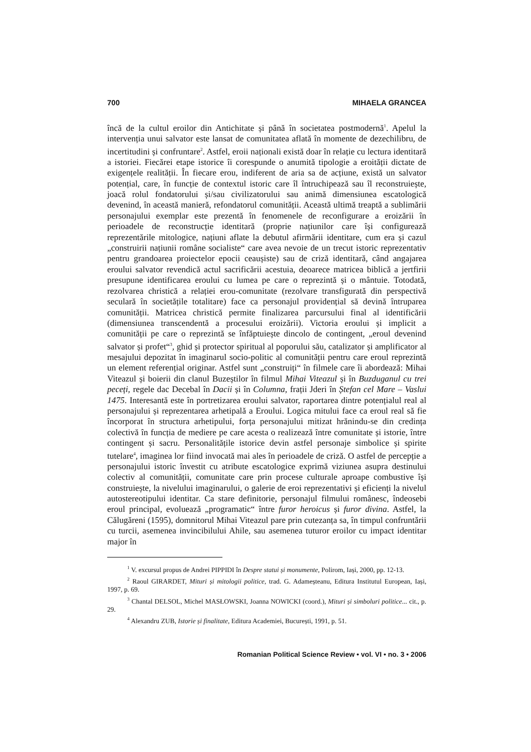700 MIHAELA GRANCEA
încă de la cultul eroilor din Antichitate și până în societatea postmodernă<sup>1</sup>. Apelul la intervenția unui salvator este lansat de comunitatea aflată în momente de dezechilibru, de incertitudini și confruntare<sup>2</sup>. Astfel, eroii naționali există doar în relație cu lectura identitară a istoriei. Fiecărei etape istorice îi corespunde o anumită tipologie a eroității dictate de exigențele realității. În fiecare erou, indiferent de aria sa de acțiune, există un salvator potențial, care, în funcție de contextul istoric care îl întruchipează sau îl reconstruiește, joacă rolul fondatorului și/sau civilizatorului sau animă dimensiunea escatologică devenind, în această manieră, refondatorul comunității. Această ultimă treaptă a sublimării personajului exemplar este prezentă în fenomenele de reconfigurare a eroizării în perioadele de reconstrucție identitară (proprie națiunilor care își configurează reprezentările mitologice, națiuni aflate la debutul afirmării identitare, cum era și cazul „construirii națiunii române socialiste“ care avea nevoie de un trecut istoric reprezentativ pentru grandoarea proiectelor epocii ceaușiste) sau de criză identitară, când angajarea eroului salvator revendică actul sacrificării acestuia, deoarece matricea biblică a jertfirii presupune identificarea eroului cu lumea pe care o reprezintă și o mântuie. Totodată, rezolvarea christică a relației erou-comunitate (rezolvare transfigurată din perspectivă seculară în societățile totalitare) face ca personajul providențial să devină întruparea comunității. Matricea christică permite finalizarea parcursului final al identificării (dimensiunea transcendentă a procesului eroizării). Victoria eroului și implicit a comunității pe care o reprezintă se înfăptuiește dincolo de contingent, „eroul devenind salvator și profet“<sup>3</sup>, ghid și protector spiritual al poporului său, catalizator și amplificator al mesajului depozitat în imaginarul socio-politic al comunității pentru care eroul reprezintă un element referențial originar. Astfel sunt „construiți“ în filmele care îi abordează: Mihai Viteazul și boierii din clanul Buzeștilor în filmul Mihai Viteazul și în Buzduganul cu trei peceți, regele dac Decebal în Dacii și în Columna, frații Jderi în Ștefan cel Mare – Vaslui 1475. Interesantă este în portretizarea eroului salvator, raportarea dintre potențialul real al personajului și reprezentarea arhetipală a Eroului. Logica mitului face ca eroul real să fie încorporat în structura arhetipului, forța personajului mitizat hrănindu-se din credința colectivă în funcția de mediere pe care acesta o realizează între comunitate și istorie, între contingent și sacru. Personalitățile istorice devin astfel personaje simbolice și spirite tutelare<sup>4</sup>, imaginea lor fiind invocată mai ales în perioadele de criză. O astfel de percepție a personajului istoric învestit cu atribute escatologice exprimă viziunea asupra destinului colectiv al comunității, comunitate care prin procese culturale aproape combustive își construiește, la nivelului imaginarului, o galerie de eroi reprezentativi și eficienți la nivelul autostereotipului identitar. Ca stare definitorie, personajul filmului românesc, îndeosebi eroul principal, evoluează „programatic“ între furor heroicus și furor divina. Astfel, la Călugăreni (1595), domnitorul Mihai Viteazul pare prin cutezanța sa, în timpul confruntării cu turcii, asemenea invincibilului Ahile, sau asemenea tuturor eroilor cu impact identitar major în
<sup>1</sup> V. excursul propus de Andrei PIPPIDI în Despre statui și monumente, Polirom, Iași, 2000, pp. 12-13.
<sup>2</sup> Raoul GIRARDET, Mituri și mitologii politice, trad. G. Adameșteanu, Editura Institutul European, Iași, 1997, p. 69.
<sup>3</sup> Chantal DELSOL, Michel MASŁOWSKI, Joanna NOWICKI (coord.), Mituri și simboluri politice... cit., p. 29.
<sup>4</sup> Alexandru ZUB, Istorie și finalitate, Editura Academiei, București, 1991, p. 51.
Romanian Political Science Review • vol. VI • no. 3 • 2006